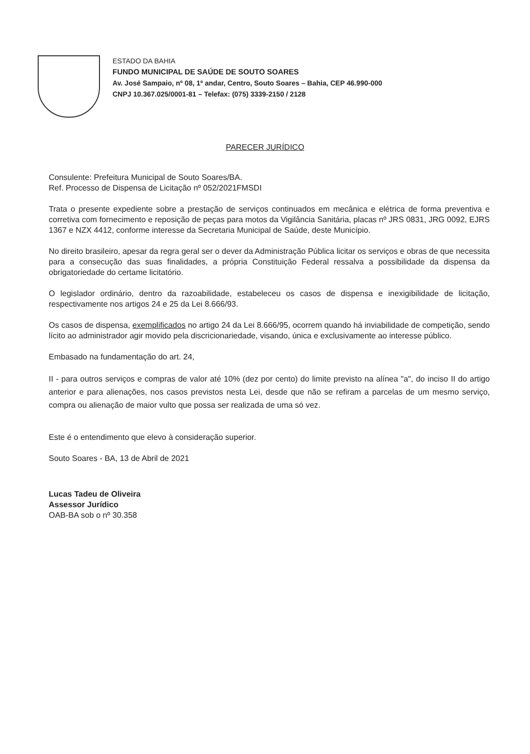ESTADO DA BAHIA
FUNDO MUNICIPAL DE SAÚDE DE SOUTO SOARES
Av. José Sampaio, nº 08, 1º andar, Centro, Souto Soares – Bahia, CEP 46.990-000
CNPJ 10.367.025/0001-81 – Telefax: (075) 3339-2150 / 2128
PARECER JURÍDICO
Consulente: Prefeitura Municipal de Souto Soares/BA.
Ref. Processo de Dispensa de Licitação nº 052/2021FMSDI
Trata o presente expediente sobre a prestação de serviços continuados em mecânica e elétrica de forma preventiva e corretiva com fornecimento e reposição de peças para motos da Vigilância Sanitária, placas nº JRS 0831, JRG 0092, EJRS 1367 e NZX 4412, conforme interesse da Secretaria Municipal de Saúde, deste Município.
No direito brasileiro, apesar da regra geral ser o dever da Administração Pública licitar os serviços e obras de que necessita para a consecução das suas finalidades, a própria Constituição Federal ressalva a possibilidade da dispensa da obrigatoriedade do certame licitatório.
O legislador ordinário, dentro da razoabilidade, estabeleceu os casos de dispensa e inexigibilidade de licitação, respectivamente nos artigos 24 e 25 da Lei 8.666/93.
Os casos de dispensa, exemplificados no artigo 24 da Lei 8.666/95, ocorrem quando há inviabilidade de competição, sendo lícito ao administrador agir movido pela discricionariedade, visando, única e exclusivamente ao interesse público.
Embasado na fundamentação do art. 24,
II - para outros serviços e compras de valor até 10% (dez por cento) do limite previsto na alínea "a", do inciso II do artigo anterior e para alienações, nos casos previstos nesta Lei, desde que não se refiram a parcelas de um mesmo serviço, compra ou alienação de maior vulto que possa ser realizada de uma só vez.
Este é o entendimento que elevo à consideração superior.
Souto Soares - BA, 13 de Abril de 2021
Lucas Tadeu de Oliveira
Assessor Jurídico
OAB-BA sob o nº 30.358